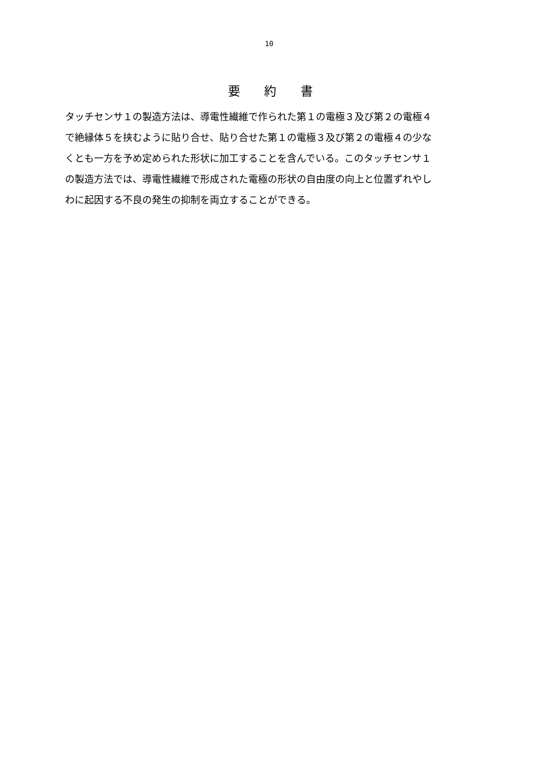10
要 約 書
タッチセンサ１の製造方法は、導電性繊維で作られた第１の電極３及び第２の電極４
で絶縁体５を挟むように貼り合せ、貼り合せた第１の電極３及び第２の電極４の少な
くとも一方を予め定められた形状に加工することを含んでいる。このタッチセンサ１
の製造方法では、導電性繊維で形成された電極の形状の自由度の向上と位置ずれやし
わに起因する不良の発生の抑制を両立することができる。